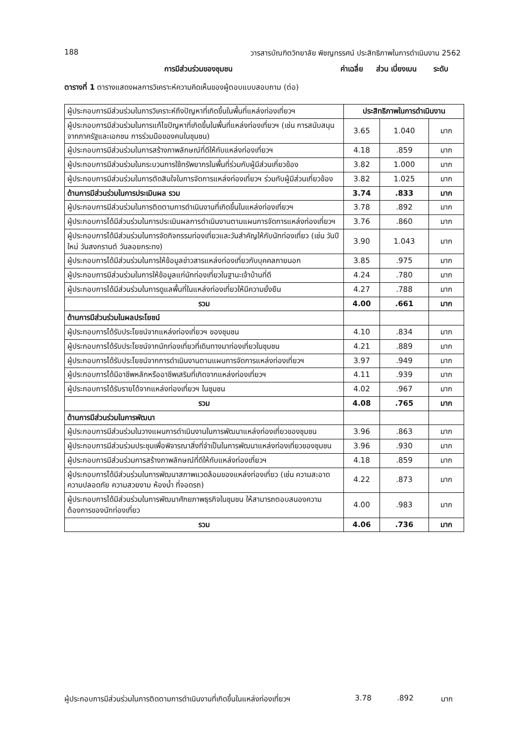188 วารสารบัณฑิตวิทยาลัย พิชญทรรศน์ ประสิทธิภาพในการดำเนินงาน 2562
การมีส่วนร่วมของชุมชน ค่าเฉลี่ย ส่วน เบี่ยงเบน ระดับ
ตารางที่ 1 ตารางแสดงผลการวิเคราะห์ความคิดเห็นของผู้ตอบแบบสอบถาม (ต่อ)
| ผู้ประกอบการมีส่วนร่วมในการวิเคราะห์ถึงปัญหาที่เกิดขึ้นในพื้นที่แหล่งท่องเที่ยวฯ | ประสิทธิภาพในการดำเนินงาน | | |
| ผู้ประกอบการมีส่วนร่วมในการแก้ไขปัญหาที่เกิดขึ้นในพื้นที่แหล่งท่องเที่ยวฯ (เช่น การสนับสนุนจากภาครัฐและเอกชน การร่วมมือของคนในชุมชน) | 3.65 | 1.040 | มาก |
| ผู้ประกอบการมีส่วนร่วมในการสร้างภาพลักษณ์ที่ดีให้กับแหล่งท่องเที่ยวฯ | 4.18 | .859 | มาก |
| ผู้ประกอบการมีส่วนร่วมในกระบวนการใช้ทรัพยากรในพื้นที่ร่วมกับผู้มีส่วนเกี่ยวข้อง | 3.82 | 1.000 | มาก |
| ผู้ประกอบการมีส่วนร่วมในการตัดสินใจในการจัดการแหล่งท่องเที่ยวฯ ร่วมกับผู้มีส่วนเกี่ยวข้อง | 3.82 | 1.025 | มาก |
| ด้านการมีส่วนร่วมในการประเมินผล รวม | 3.74 | .833 | มาก |
| ผู้ประกอบการมีส่วนร่วมในการติดตามการดำเนินงานที่เกิดขึ้นในแหล่งท่องเที่ยวฯ | 3.78 | .892 | มาก |
| ผู้ประกอบการได้มีส่วนร่วมในการประเมินผลการดำเนินงานตามแผนการจัดการแหล่งท่องเที่ยวฯ | 3.76 | .860 | มาก |
| ผู้ประกอบการได้มีส่วนร่วมในการจัดกิจกรรมท่องเที่ยวและวันสำคัญให้กับนักท่องเที่ยว (เช่น วันปีใหม่ วันสงกรานต์ วันลอยกระทง) | 3.90 | 1.043 | มาก |
| ผู้ประกอบการได้มีส่วนร่วมในการให้ข้อมูลข่าวสารแหล่งท่องเที่ยวกับบุคคลภายนอก | 3.85 | .975 | มาก |
| ผู้ประกอบการมีส่วนร่วมในการให้ข้อมูลแก่นักท่องเที่ยวในฐานะเจ้าบ้านที่ดี | 4.24 | .780 | มาก |
| ผู้ประกอบการได้มีส่วนร่วมในการดูแลพื้นที่ในแหล่งท่องเที่ยวให้มีความยั่งยืน | 4.27 | .788 | มาก |
| รวม | 4.00 | .661 | มาก |
| ด้านการมีส่วนร่วมในผลประโยชน์ | | | |
| ผู้ประกอบการได้รับประโยชน์จากแหล่งท่องเที่ยวฯ ของชุมชน | 4.10 | .834 | มาก |
| ผู้ประกอบการได้รับประโยชน์จากนักท่องเที่ยวที่เดินทางมาท่องเที่ยวในชุมชน | 4.21 | .889 | มาก |
| ผู้ประกอบการได้รับประโยชน์จากการดำเนินงานตามแผนการจัดการแหล่งท่องเที่ยวฯ | 3.97 | .949 | มาก |
| ผู้ประกอบการได้มีอาชีพหลักหรืออาชีพเสริมที่เกิดจากแหล่งท่องเที่ยวฯ | 4.11 | .939 | มาก |
| ผู้ประกอบการได้รับรายได้จากแหล่งท่องเที่ยวฯ ในชุมชน | 4.02 | .967 | มาก |
| รวม | 4.08 | .765 | มาก |
| ด้านการมีส่วนร่วมในการพัฒนา | | | |
| ผู้ประกอบการมีส่วนร่วมในวางแผนการดำเนินงานในการพัฒนาแหล่งท่องเที่ยวของชุมชน | 3.96 | .863 | มาก |
| ผู้ประกอบการมีส่วนร่วมประชุมเพื่อพิจารณาสิ่งที่จำเป็นในการพัฒนาแหล่งท่องเที่ยวของชุมชน | 3.96 | .930 | มาก |
| ผู้ประกอบการมีส่วนร่วมการสร้างภาพลักษณ์ที่ดีให้กับแหล่งท่องเที่ยวฯ | 4.18 | .859 | มาก |
| ผู้ประกอบการได้มีส่วนร่วมในการพัฒนาสภาพแวดล้อมของแหล่งท่องเที่ยว (เช่น ความสะอาด ความปลอดภัย ความสวยงาม ห้องน้ำ ที่จอดรถ) | 4.22 | .873 | มาก |
| ผู้ประกอบการได้มีส่วนร่วมในการพัฒนาศักยภาพธุรกิจในชุมชน ให้สามารถตอบสนองความต้องการของนักท่องเที่ยว | 4.00 | .983 | มาก |
| รวม | 4.06 | .736 | มาก |
ผู้ประกอบการมีส่วนร่วมในการติดตามการดำเนินงานที่เกิดขึ้นในแหล่งท่องเที่ยวฯ 3.78.892 มาก